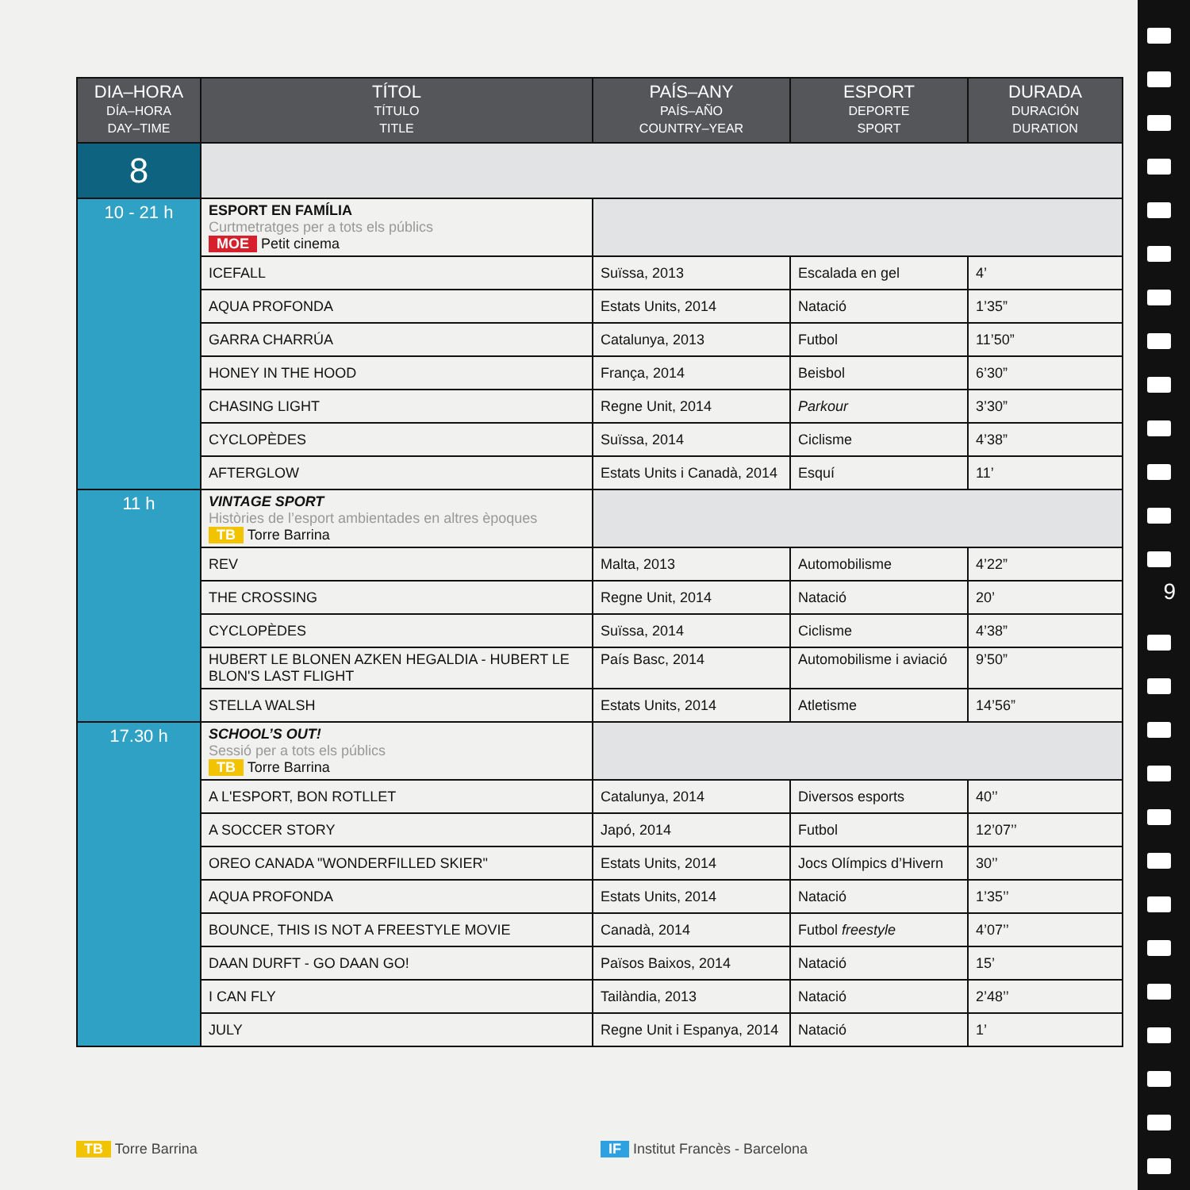| DIA–HORA DÍA–HORA DAY–TIME | TÍTOL TÍTULO TITLE | PAÍS–ANY PAÍS–AÑO COUNTRY–YEAR | ESPORT DEPORTE SPORT | DURADA DURACIÓN DURATION |
| --- | --- | --- | --- | --- |
| 8 | | | | |
| 10 - 21 h | ESPORT EN FAMÍLIA Curtmetratges per a tots els públics MOE Petit cinema | | | |
| | ICEFALL | Suïssa, 2013 | Escalada en gel | 4’ |
| | AQUA PROFONDA | Estats Units, 2014 | Natació | 1’35” |
| | GARRA CHARRÚA | Catalunya, 2013 | Futbol | 11’50” |
| | HONEY IN THE HOOD | França, 2014 | Beisbol | 6’30” |
| | CHASING LIGHT | Regne Unit, 2014 | Parkour | 3’30” |
| | CYCLOPÈDES | Suïssa, 2014 | Ciclisme | 4’38” |
| | AFTERGLOW | Estats Units i Canadà, 2014 | Esquí | 11’ |
| 11 h | VINTAGE SPORT Històries de l’esport ambientades en altres èpoques TB Torre Barrina | | | |
| | REV | Malta, 2013 | Automobilisme | 4’22” |
| | THE CROSSING | Regne Unit, 2014 | Natació | 20’ |
| | CYCLOPÈDES | Suïssa, 2014 | Ciclisme | 4’38” |
| | HUBERT LE BLONEN AZKEN HEGALDIA - HUBERT LE BLON'S LAST FLIGHT | País Basc, 2014 | Automobilisme i aviació | 9’50” |
| | STELLA WALSH | Estats Units, 2014 | Atletisme | 14’56” |
| 17.30 h | SCHOOL’S OUT! Sessió per a tots els públics TB Torre Barrina | | | |
| | A L'ESPORT, BON ROTLLET | Catalunya, 2014 | Diversos esports | 40’’ |
| | A SOCCER STORY | Japó, 2014 | Futbol | 12’07’’ |
| | OREO CANADA "WONDERFILLED SKIER" | Estats Units, 2014 | Jocs Olímpics d’Hivern | 30’’ |
| | AQUA PROFONDA | Estats Units, 2014 | Natació | 1’35’’ |
| | BOUNCE, THIS IS NOT A FREESTYLE MOVIE | Canadà, 2014 | Futbol freestyle | 4’07’’ |
| | DAAN DURFT - GO DAAN GO! | Països Baixos, 2014 | Natació | 15’ |
| | I CAN FLY | Tailàndia, 2013 | Natació | 2’48’’ |
| | JULY | Regne Unit i Espanya, 2014 | Natació | 1’ |
TB Torre Barrina
IF Institut Francès - Barcelona
9